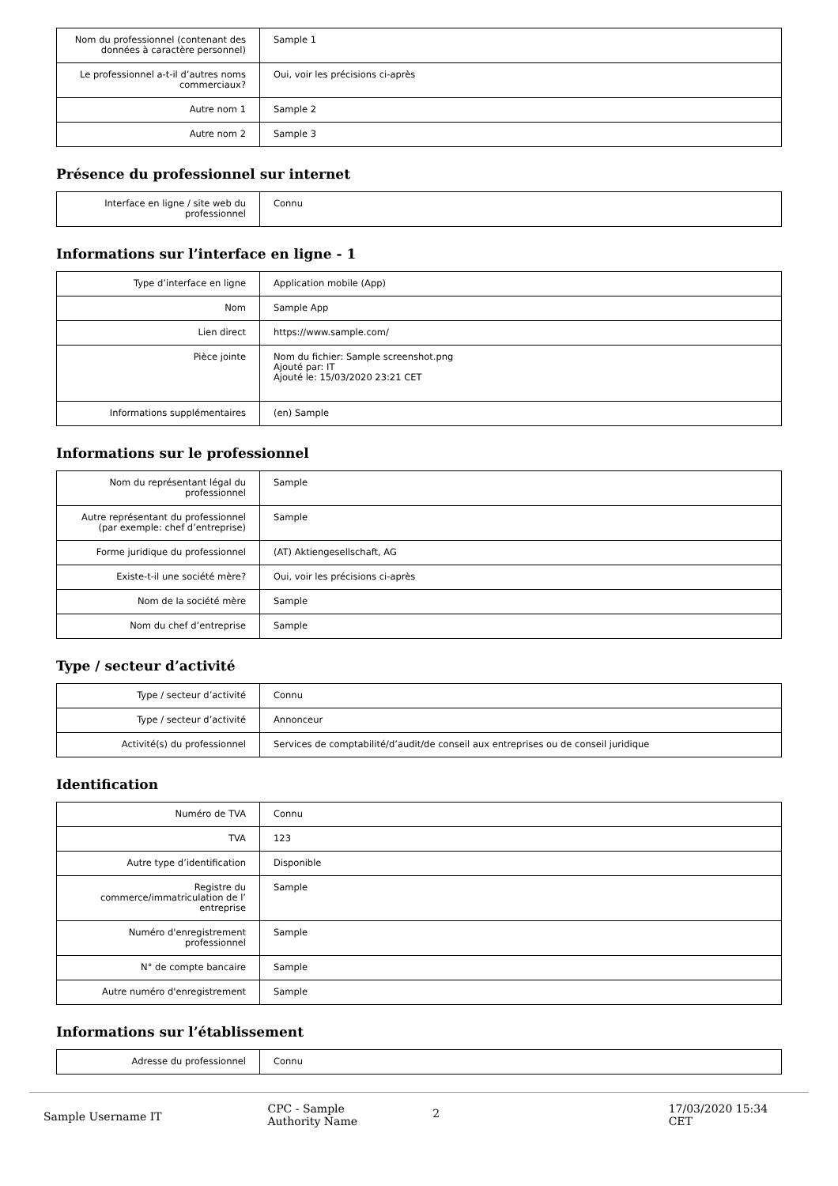| Nom du professionnel (contenant des données à caractère personnel) | Sample 1 |
| Le professionnel a-t-il d’autres noms commerciaux? | Oui, voir les précisions ci-après |
| Autre nom 1 | Sample 2 |
| Autre nom 2 | Sample 3 |
Présence du professionnel sur internet
| Interface en ligne / site web du professionnel | Connu |
Informations sur l’interface en ligne - 1
| Type d’interface en ligne | Application mobile (App) |
| Nom | Sample App |
| Lien direct | https://www.sample.com/ |
| Pièce jointe | Nom du fichier: Sample screenshot.png Ajouté par: IT Ajouté le: 15/03/2020 23:21 CET |
| Informations supplémentaires | (en) Sample |
Informations sur le professionnel
| Nom du représentant légal du professionnel | Sample |
| Autre représentant du professionnel (par exemple: chef d’entreprise) | Sample |
| Forme juridique du professionnel | (AT) Aktiengesellschaft, AG |
| Existe-t-il une société mère? | Oui, voir les précisions ci-après |
| Nom de la société mère | Sample |
| Nom du chef d’entreprise | Sample |
Type / secteur d’activité
| Type / secteur d’activité | Connu |
| Type / secteur d’activité | Annonceur |
| Activité(s) du professionnel | Services de comptabilité/d’audit/de conseil aux entreprises ou de conseil juridique |
Identification
| Numéro de TVA | Connu |
| TVA | 123 |
| Autre type d’identification | Disponible |
| Registre du commerce/immatriculation de l’ entreprise | Sample |
| Numéro d'enregistrement professionnel | Sample |
| N° de compte bancaire | Sample |
| Autre numéro d'enregistrement | Sample |
Informations sur l’établissement
| Adresse du professionnel | Connu |
Sample Username IT
CPC - Sample
Authority Name
2
17/03/2020 15:34 CET